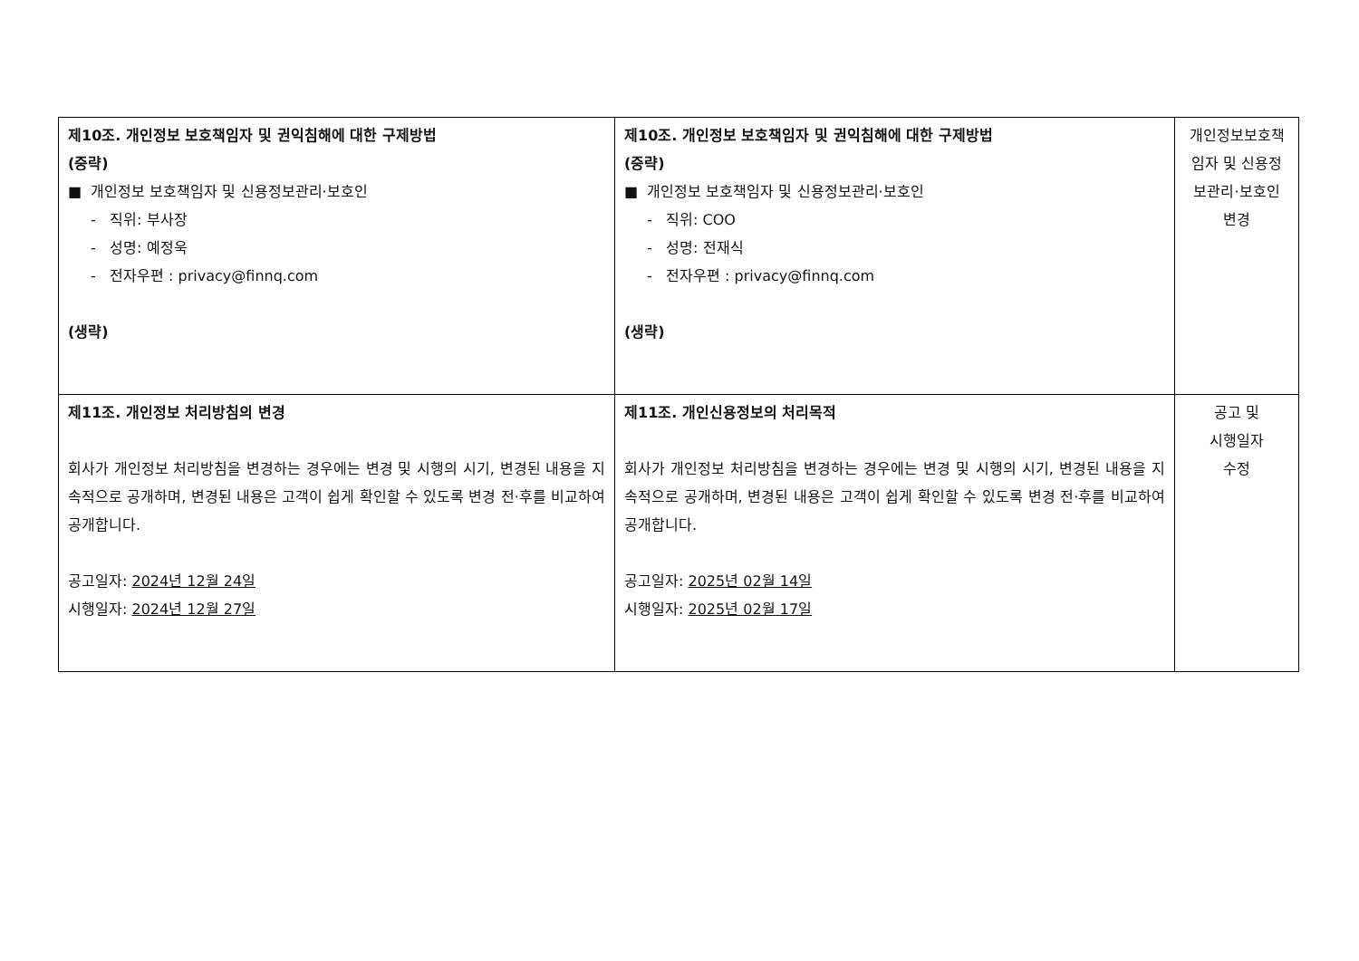| 제10조. 개인정보 보호책임자 및 권익침해에 대한 구제방법 (중략) ■ 개인정보 보호책임자 및 신용정보관리·보호인 - 직위: 부사장 - 성명: 예정욱 - 전자우편 : privacy@finnq.com (생략) | 제10조. 개인정보 보호책임자 및 권익침해에 대한 구제방법 (중략) ■ 개인정보 보호책임자 및 신용정보관리·보호인 - 직위: COO - 성명: 전재식 - 전자우편 : privacy@finnq.com (생략) | 개인정보보호책임자 및 신용정보관리·보호인 변경 |
| 제11조. 개인정보 처리방침의 변경 회사가 개인정보 처리방침을 변경하는 경우에는 변경 및 시행의 시기, 변경된 내용을 지속적으로 공개하며, 변경된 내용은 고객이 쉽게 확인할 수 있도록 변경 전·후를 비교하여 공개합니다. 공고일자: 2024년 12월 24일 시행일자: 2024년 12월 27일 | 제11조. 개인신용정보의 처리목적 회사가 개인정보 처리방침을 변경하는 경우에는 변경 및 시행의 시기, 변경된 내용을 지속적으로 공개하며, 변경된 내용은 고객이 쉽게 확인할 수 있도록 변경 전·후를 비교하여 공개합니다. 공고일자: 2025년 02월 14일 시행일자: 2025년 02월 17일 | 공고 및 시행일자 수정 |